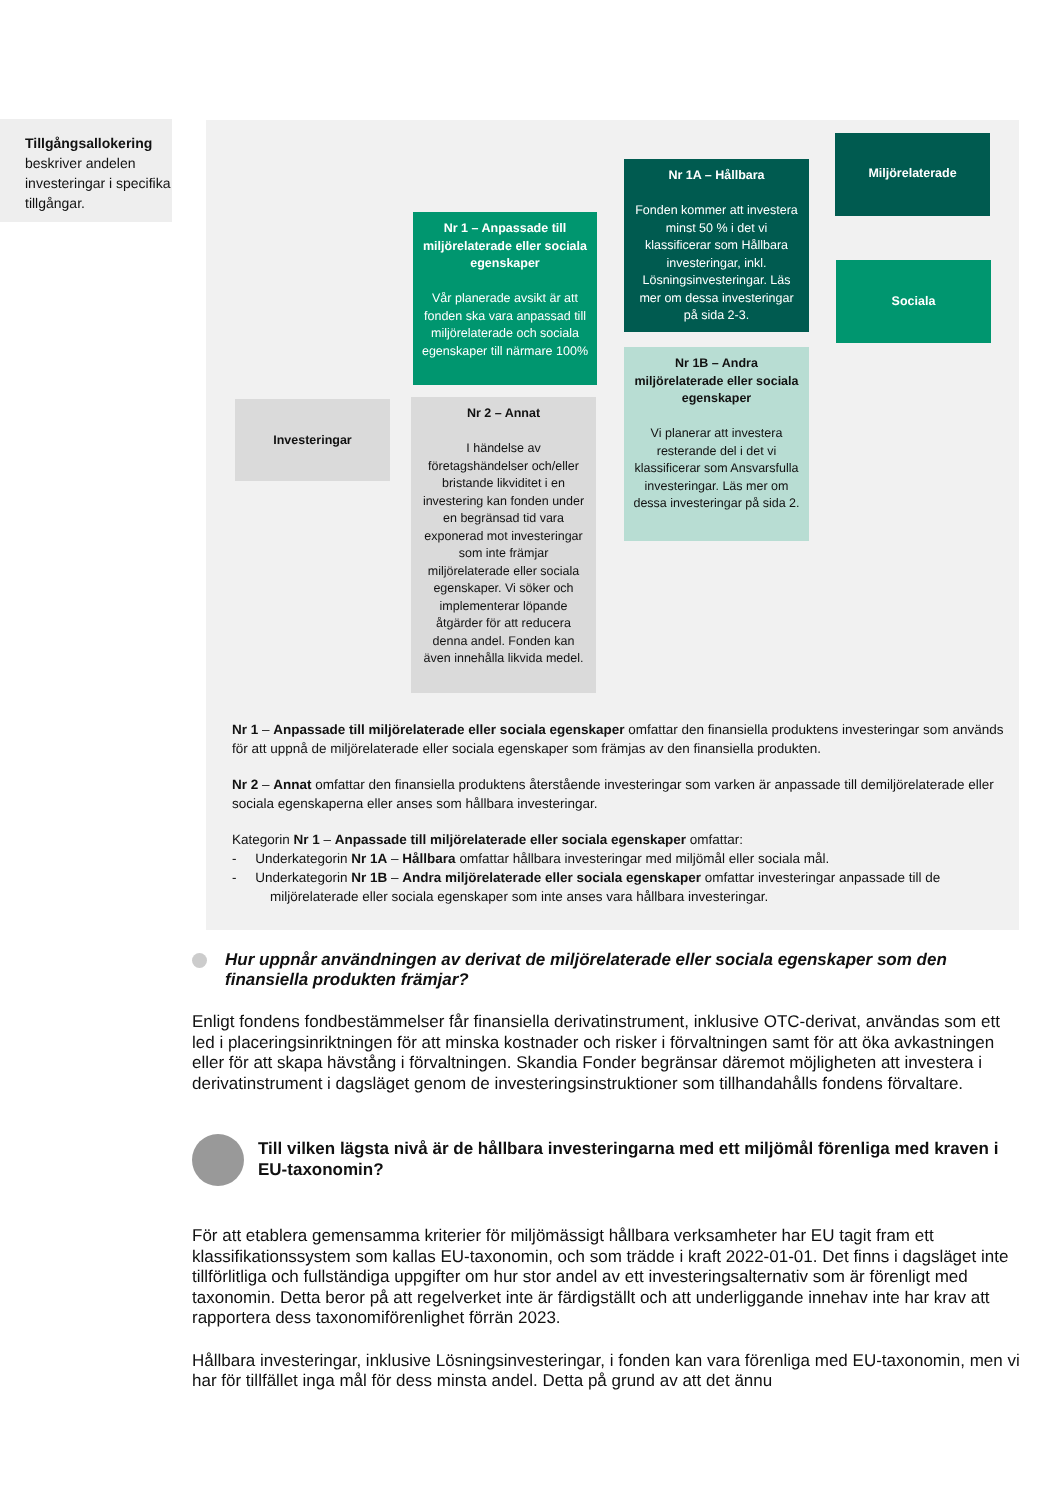Tillgångsallokering beskriver andelen investeringar i specifika tillgångar.
Investeringar
Nr 1 – Anpassade till miljörelaterade eller sociala egenskaper
Vår planerade avsikt är att fonden ska vara anpassad till miljörelaterade och sociala egenskaper till närmare 100%
Nr 2 – Annat
I händelse av företagshändelser och/eller bristande likviditet i en investering kan fonden under en begränsad tid vara exponerad mot investeringar som inte främjar miljörelaterade eller sociala egenskaper. Vi söker och implementerar löpande åtgärder för att reducera denna andel. Fonden kan även innehålla likvida medel.
Nr 1A – Hållbara
Fonden kommer att investera minst 50 % i det vi klassificerar som Hållbara investeringar, inkl. Lösningsinvesteringar. Läs mer om dessa investeringar på sida 2-3.
Nr 1B – Andra miljörelaterade eller sociala egenskaper
Vi planerar att investera resterande del i det vi klassificerar som Ansvarsfulla investeringar. Läs mer om dessa investeringar på sida 2.
Miljörelaterade
Sociala
Nr 1 – Anpassade till miljörelaterade eller sociala egenskaper omfattar den finansiella produktens investeringar som används för att uppnå de miljörelaterade eller sociala egenskaper som främjas av den finansiella produkten.
Nr 2 – Annat omfattar den finansiella produktens återstående investeringar som varken är anpassade till demiljörelaterade eller sociala egenskaperna eller anses som hållbara investeringar.
Kategorin Nr 1 – Anpassade till miljörelaterade eller sociala egenskaper omfattar:
- Underkategorin Nr 1A – Hållbara omfattar hållbara investeringar med miljömål eller sociala mål.
- Underkategorin Nr 1B – Andra miljörelaterade eller sociala egenskaper omfattar investeringar anpassade till de miljörelaterade eller sociala egenskaper som inte anses vara hållbara investeringar.
Hur uppnår användningen av derivat de miljörelaterade eller sociala egenskaper som den finansiella produkten främjar?
Enligt fondens fondbestämmelser får finansiella derivatinstrument, inklusive OTC-derivat, användas som ett led i placeringsinriktningen för att minska kostnader och risker i förvaltningen samt för att öka avkastningen eller för att skapa hävstång i förvaltningen. Skandia Fonder begränsar däremot möjligheten att investera i derivatinstrument i dagsläget genom de investeringsinstruktioner som tillhandahålls fondens förvaltare.
Till vilken lägsta nivå är de hållbara investeringarna med ett miljömål förenliga med kraven i EU-taxonomin?
För att etablera gemensamma kriterier för miljömässigt hållbara verksamheter har EU tagit fram ett klassifikationssystem som kallas EU-taxonomin, och som trädde i kraft 2022-01-01. Det finns i dagsläget inte tillförlitliga och fullständiga uppgifter om hur stor andel av ett investeringsalternativ som är förenligt med taxonomin. Detta beror på att regelverket inte är färdigställt och att underliggande innehav inte har krav att rapportera dess taxonomiförenlighet förrän 2023.
Hållbara investeringar, inklusive Lösningsinvesteringar, i fonden kan vara förenliga med EU-taxonomin, men vi har för tillfället inga mål för dess minsta andel. Detta på grund av att det ännu